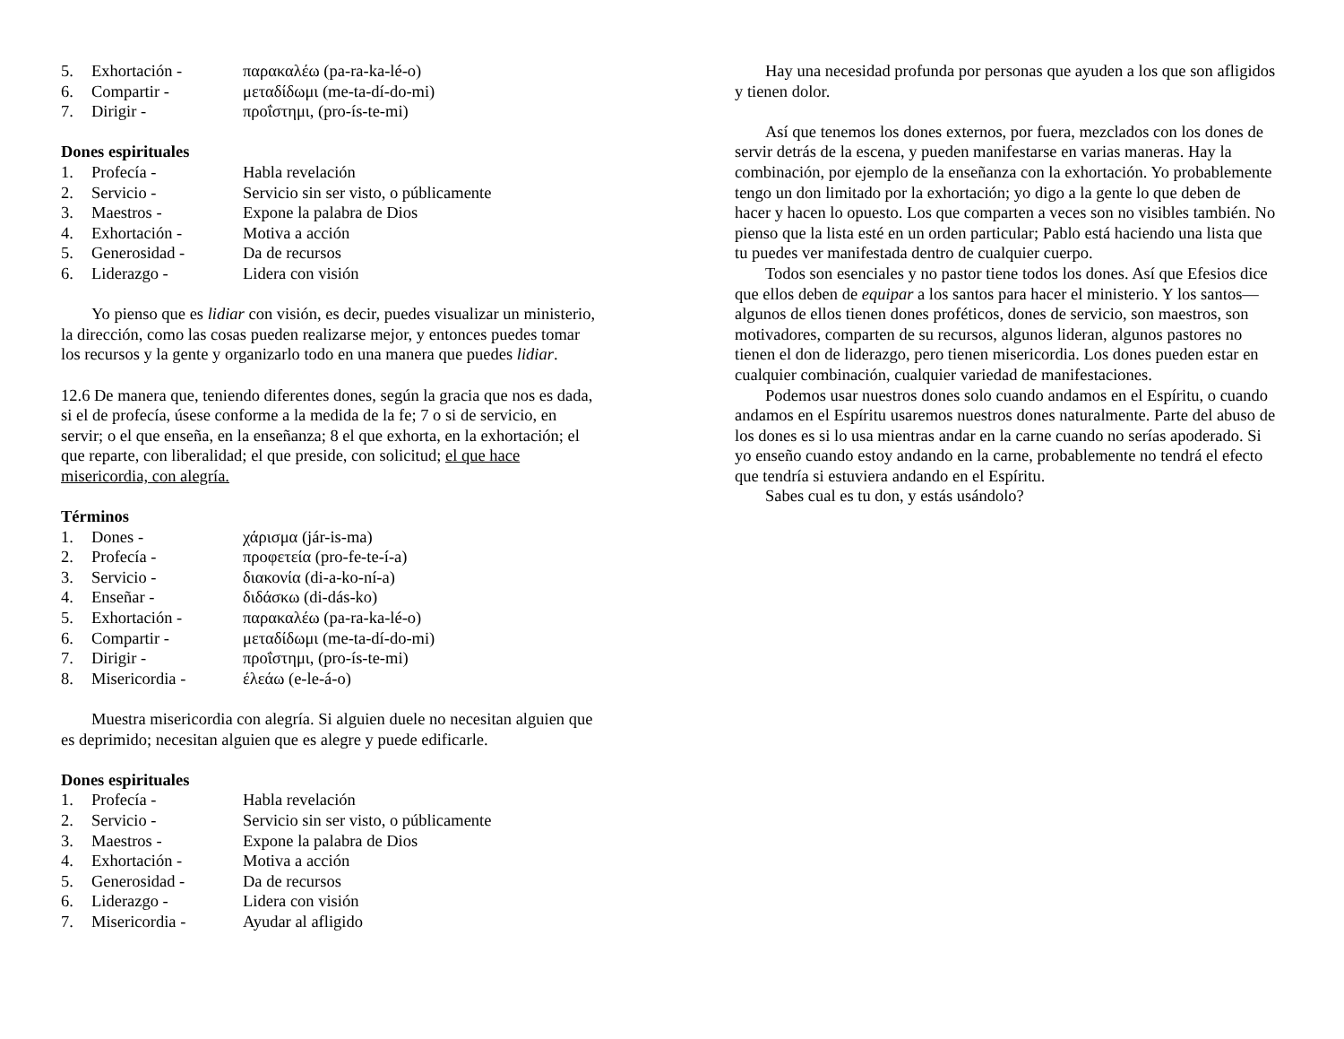5. Exhortación - παρακαλέω (pa-ra-ka-lé-o)
6. Compartir - μεταδίδωμι (me-ta-dí-do-mi)
7. Dirigir - προΐστημι, (pro-ís-te-mi)
Dones espirituales
1. Profecía - Habla revelación
2. Servicio - Servicio sin ser visto, o públicamente
3. Maestros - Expone la palabra de Dios
4. Exhortación - Motiva a acción
5. Generosidad - Da de recursos
6. Liderazgo - Lidera con visión
Yo pienso que es lidiar con visión, es decir, puedes visualizar un ministerio, la dirección, como las cosas pueden realizarse mejor, y entonces puedes tomar los recursos y la gente y organizarlo todo en una manera que puedes lidiar.
12.6 De manera que, teniendo diferentes dones, según la gracia que nos es dada, si el de profecía, úsese conforme a la medida de la fe; 7 o si de servicio, en servir; o el que enseña, en la enseñanza; 8 el que exhorta, en la exhortación; el que reparte, con liberalidad; el que preside, con solicitud; el que hace misericordia, con alegría.
Términos
1. Dones - χάρισμα (jár-is-ma)
2. Profecía - προφετεία (pro-fe-te-í-a)
3. Servicio - διακονία (di-a-ko-ní-a)
4. Enseñar - διδάσκω (di-dás-ko)
5. Exhortación - παρακαλέω (pa-ra-ka-lé-o)
6. Compartir - μεταδίδωμι (me-ta-dí-do-mi)
7. Dirigir - προΐστημι, (pro-ís-te-mi)
8. Misericordia - έλεάω (e-le-á-o)
Muestra misericordia con alegría. Si alguien duele no necesitan alguien que es deprimido; necesitan alguien que es alegre y puede edificarle.
Dones espirituales
1. Profecía - Habla revelación
2. Servicio - Servicio sin ser visto, o públicamente
3. Maestros - Expone la palabra de Dios
4. Exhortación - Motiva a acción
5. Generosidad - Da de recursos
6. Liderazgo - Lidera con visión
7. Misericordia - Ayudar al afligido
Hay una necesidad profunda por personas que ayuden a los que son afligidos y tienen dolor.
Así que tenemos los dones externos, por fuera, mezclados con los dones de servir detrás de la escena, y pueden manifestarse en varias maneras. Hay la combinación, por ejemplo de la enseñanza con la exhortación. Yo probablemente tengo un don limitado por la exhortación; yo digo a la gente lo que deben de hacer y hacen lo opuesto. Los que comparten a veces son no visibles también. No pienso que la lista esté en un orden particular; Pablo está haciendo una lista que tu puedes ver manifestada dentro de cualquier cuerpo.
Todos son esenciales y no pastor tiene todos los dones. Así que Efesios dice que ellos deben de equipar a los santos para hacer el ministerio. Y los santos—algunos de ellos tienen dones proféticos, dones de servicio, son maestros, son motivadores, comparten de su recursos, algunos lideran, algunos pastores no tienen el don de liderazgo, pero tienen misericordia. Los dones pueden estar en cualquier combinación, cualquier variedad de manifestaciones.
Podemos usar nuestros dones solo cuando andamos en el Espíritu, o cuando andamos en el Espíritu usaremos nuestros dones naturalmente. Parte del abuso de los dones es si lo usa mientras andar en la carne cuando no serías apoderado. Si yo enseño cuando estoy andando en la carne, probablemente no tendrá el efecto que tendría si estuviera andando en el Espíritu.
Sabes cual es tu don, y estás usándolo?